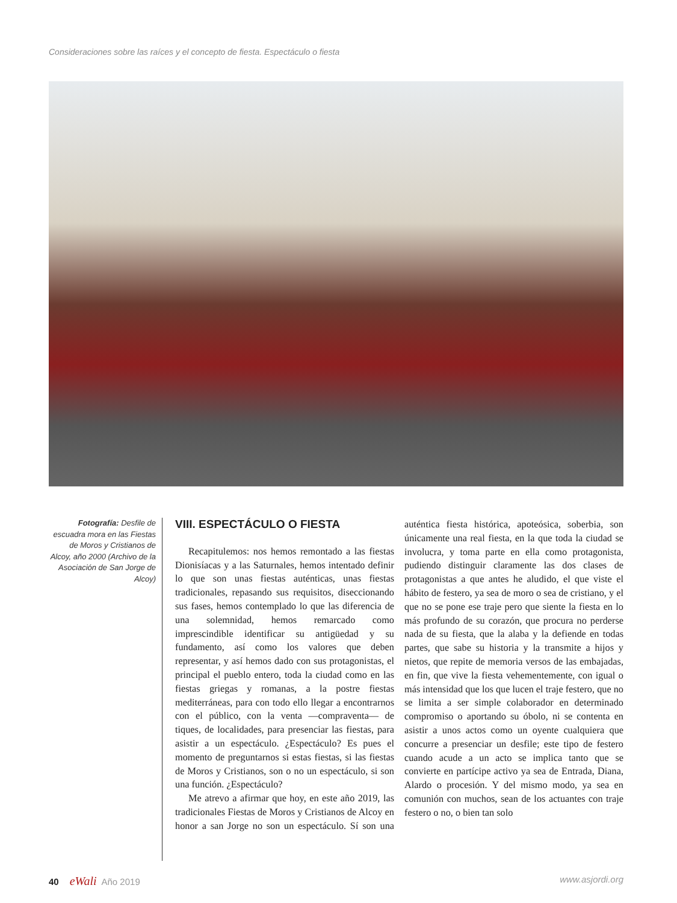Consideraciones sobre las raíces y el concepto de fiesta. Espectáculo o fiesta
Fotografía: Desfile de escuadra mora en las Fiestas de Moros y Cristianos de Alcoy, año 2000 (Archivo de la Asociación de San Jorge de Alcoy)
VIII. ESPECTÁCULO O FIESTA
Recapitulemos: nos hemos remontado a las fiestas Dionisíacas y a las Saturnales, hemos intentado definir lo que son unas fiestas auténticas, unas fiestas tradicionales, repasando sus requisitos, diseccionando sus fases, hemos contemplado lo que las diferencia de una solemnidad, hemos remarcado como imprescindible identificar su antigüedad y su fundamento, así como los valores que deben representar, y así hemos dado con sus protagonistas, el principal el pueblo entero, toda la ciudad como en las fiestas griegas y romanas, a la postre fiestas mediterráneas, para con todo ello llegar a encontrarnos con el público, con la venta —compraventa— de tiques, de localidades, para presenciar las fiestas, para asistir a un espectáculo. ¿Espectáculo? Es pues el momento de preguntarnos si estas fiestas, si las fiestas de Moros y Cristianos, son o no un espectáculo, si son una función. ¿Espectáculo?
Me atrevo a afirmar que hoy, en este año 2019, las tradicionales Fiestas de Moros y Cristianos de Alcoy en honor a san Jorge no son un espectáculo. Sí son una auténtica fiesta histórica, apoteósica, soberbia, son únicamente una real fiesta, en la que toda la ciudad se involucra, y toma parte en ella como protagonista, pudiendo distinguir claramente las dos clases de protagonistas a que antes he aludido, el que viste el hábito de festero, ya sea de moro o sea de cristiano, y el que no se pone ese traje pero que siente la fiesta en lo más profundo de su corazón, que procura no perderse nada de su fiesta, que la alaba y la defiende en todas partes, que sabe su historia y la transmite a hijos y nietos, que repite de memoria versos de las embajadas, en fin, que vive la fiesta vehementemente, con igual o más intensidad que los que lucen el traje festero, que no se limita a ser simple colaborador en determinado compromiso o aportando su óbolo, ni se contenta en asistir a unos actos como un oyente cualquiera que concurre a presenciar un desfile; este tipo de festero cuando acude a un acto se implica tanto que se convierte en partícipe activo ya sea de Entrada, Diana, Alardo o procesión. Y del mismo modo, ya sea en comunión con muchos, sean de los actuantes con traje festero o no, o bien tan solo
40 eWali Año 2019 www.asjordi.org